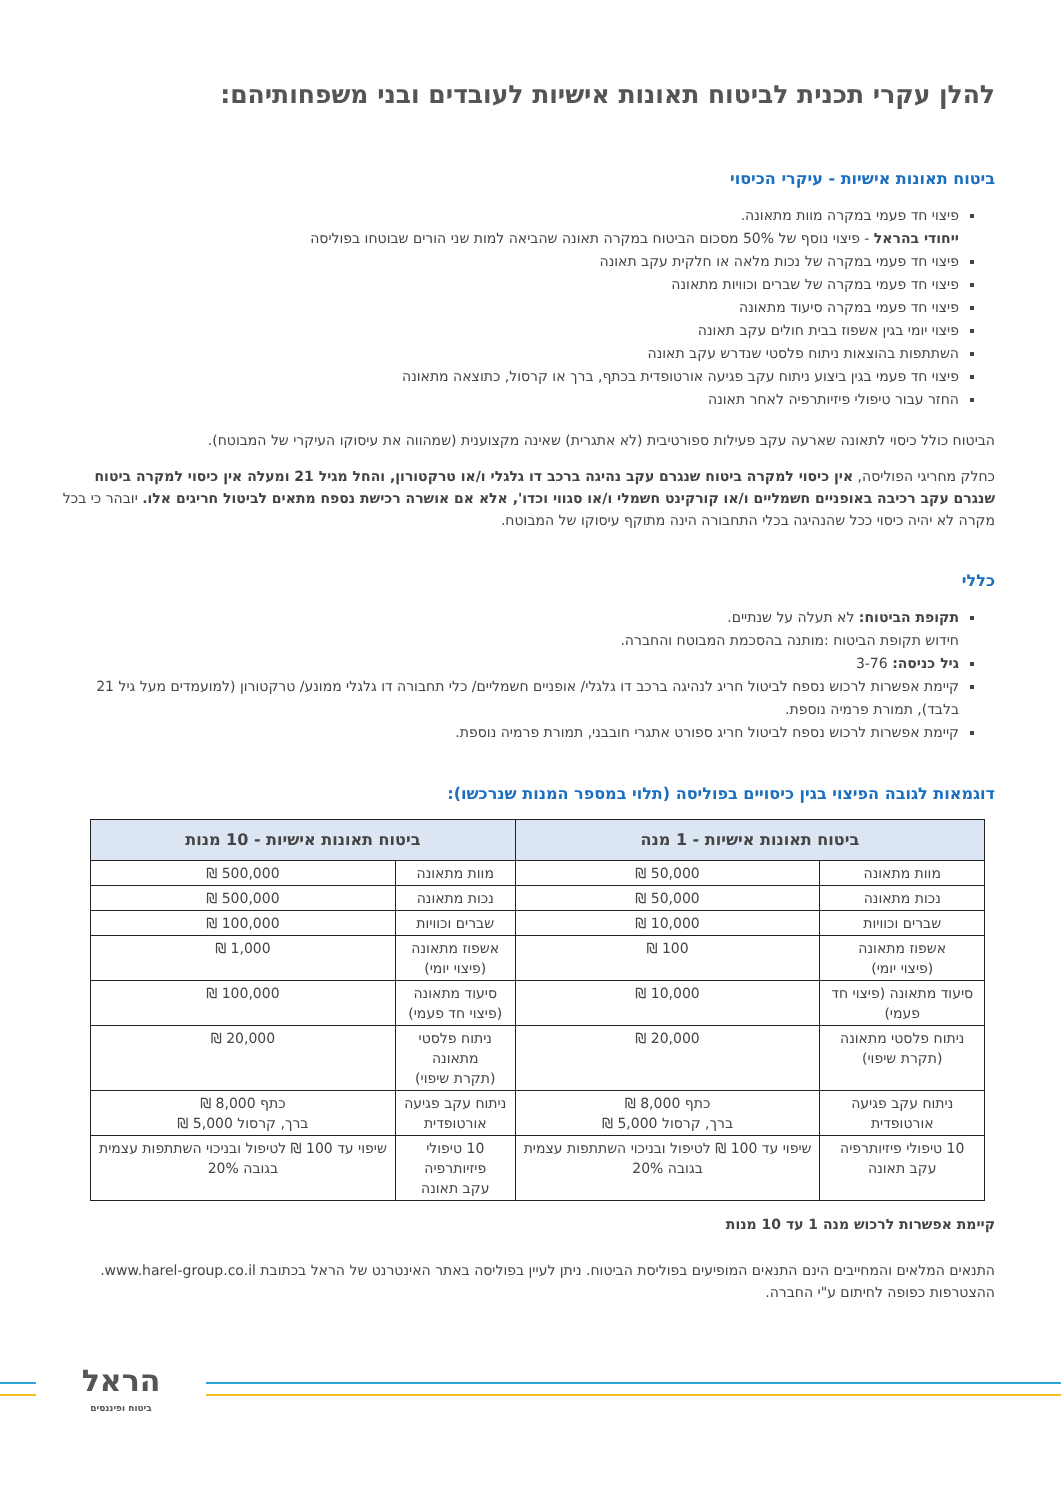להלן עקרי תכנית לביטוח תאונות אישיות לעובדים ובני משפחותיהם:
ביטוח תאונות אישיות - עיקרי הכיסוי
פיצוי חד פעמי במקרה מוות מתאונה.
ייחודי בהראל - פיצוי נוסף של 50% מסכום הביטוח במקרה תאונה שהביאה למות שני הורים שבוטחו בפוליסה
פיצוי חד פעמי במקרה של נכות מלאה או חלקית עקב תאונה
פיצוי חד פעמי במקרה של שברים וכוויות מתאונה
פיצוי חד פעמי במקרה סיעוד מתאונה
פיצוי יומי בגין אשפוז בבית חולים עקב תאונה
השתתפות בהוצאות ניתוח פלסטי שנדרש עקב תאונה
פיצוי חד פעמי בגין ביצוע ניתוח עקב פגיעה אורטופדית בכתף, ברך או קרסול, כתוצאה מתאונה
החזר עבור טיפולי פיזיותרפיה לאחר תאונה
הביטוח כולל כיסוי לתאונה שארעה עקב פעילות ספורטיבית (לא אתגרית) שאינה מקצוענית (שמהווה את עיסוקו העיקרי של המבוטח).
כחלק מחריגי הפוליסה, אין כיסוי למקרה ביטוח שנגרם עקב נהיגה ברכב דו גלגלי ו/או טרקטורון, והחל מגיל 21 ומעלה אין כיסוי למקרה ביטוח שנגרם עקב רכיבה באופניים חשמליים ו/או קורקינט חשמלי ו/או סגווי וכדו', אלא אם אושרה רכישת נספח מתאים לביטול חריגים אלו. יובהר כי בכל מקרה לא יהיה כיסוי ככל שהנהיגה בכלי התחבורה הינה מתוקף עיסוקו של המבוטח.
כללי
תקופת הביטוח: לא תעלה על שנתיים.
חידוש תקופת הביטוח :מותנה בהסכמת המבוטח והחברה.
גיל כניסה: 3-76
קיימת אפשרות לרכוש נספח לביטול חריג לנהיגה ברכב דו גלגלי/ אופניים חשמליים/ כלי תחבורה דו גלגלי ממונע/ טרקטורון (למועמדים מעל גיל 21 בלבד), תמורת פרמיה נוספת.
קיימת אפשרות לרכוש נספח לביטול חריג ספורט אתגרי חובבני, תמורת פרמיה נוספת.
דוגמאות לגובה הפיצוי בגין כיסויים בפוליסה (תלוי במספר המנות שנרכשו):
| ביטוח תאונות אישיות - 1 מנה | | ביטוח תאונות אישיות - 10 מנות | |
| --- | --- | --- | --- |
| מוות מתאונה | 50,000 ₪ | מוות מתאונה | 500,000 ₪ |
| נכות מתאונה | 50,000 ₪ | נכות מתאונה | 500,000 ₪ |
| שברים וכוויות | 10,000 ₪ | שברים וכוויות | 100,000 ₪ |
| אשפוז מתאונה (פיצוי יומי) | 100 ₪ | אשפוז מתאונה (פיצוי יומי) | 1,000 ₪ |
| סיעוד מתאונה (פיצוי חד פעמי) | 10,000 ₪ | סיעוד מתאונה (פיצוי חד פעמי) | 100,000 ₪ |
| ניתוח פלסטי מתאונה (תקרת שיפוי) | 20,000 ₪ | ניתוח פלסטי מתאונה (תקרת שיפוי) | 20,000 ₪ |
| ניתוח עקב פגיעה אורטופדית | כתף 8,000 ₪ ברך, קרסול 5,000 ₪ | ניתוח עקב פגיעה אורטופדית | כתף 8,000 ₪ ברך, קרסול 5,000 ₪ |
| 10 טיפולי פיזיותרפיה עקב תאונה | שיפוי עד 100 ₪ לטיפול ובניכוי השתתפות עצמית בגובה 20% | 10 טיפולי פיזיותרפיה עקב תאונה | שיפוי עד 100 ₪ לטיפול ובניכוי השתתפות עצמית בגובה 20% |
קיימת אפשרות לרכוש מנה 1 עד 10 מנות
התנאים המלאים והמחייבים הינם התנאים המופיעים בפוליסת הביטוח. ניתן לעיין בפוליסה באתר האינטרנט של הראל בכתובת www.harel-group.co.il. ההצטרפות כפופה לחיתום ע"י החברה.
הראל
ביטוח ופיננסים